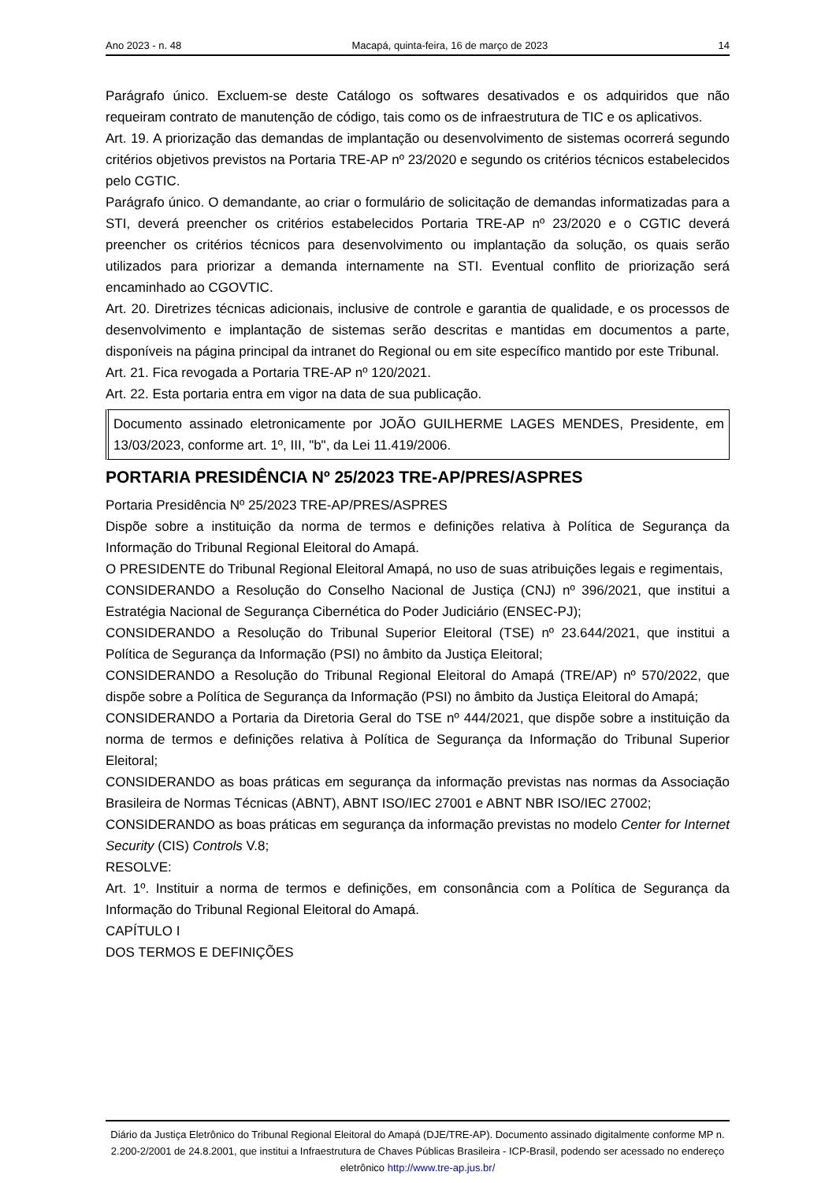Ano 2023 - n. 48 Macapá, quinta-feira, 16 de março de 2023 14
Parágrafo único. Excluem-se deste Catálogo os softwares desativados e os adquiridos que não requeiram contrato de manutenção de código, tais como os de infraestrutura de TIC e os aplicativos.
Art. 19. A priorização das demandas de implantação ou desenvolvimento de sistemas ocorrerá segundo critérios objetivos previstos na Portaria TRE-AP nº 23/2020 e segundo os critérios técnicos estabelecidos pelo CGTIC.
Parágrafo único. O demandante, ao criar o formulário de solicitação de demandas informatizadas para a STI, deverá preencher os critérios estabelecidos Portaria TRE-AP nº 23/2020 e o CGTIC deverá preencher os critérios técnicos para desenvolvimento ou implantação da solução, os quais serão utilizados para priorizar a demanda internamente na STI. Eventual conflito de priorização será encaminhado ao CGOVTIC.
Art. 20. Diretrizes técnicas adicionais, inclusive de controle e garantia de qualidade, e os processos de desenvolvimento e implantação de sistemas serão descritas e mantidas em documentos a parte, disponíveis na página principal da intranet do Regional ou em site específico mantido por este Tribunal.
Art. 21. Fica revogada a Portaria TRE-AP nº 120/2021.
Art. 22. Esta portaria entra em vigor na data de sua publicação.
Documento assinado eletronicamente por JOÃO GUILHERME LAGES MENDES, Presidente, em 13/03/2023, conforme art. 1º, III, "b", da Lei 11.419/2006.
PORTARIA PRESIDÊNCIA Nº 25/2023 TRE-AP/PRES/ASPRES
Portaria Presidência Nº 25/2023 TRE-AP/PRES/ASPRES
Dispõe sobre a instituição da norma de termos e definições relativa à Política de Segurança da Informação do Tribunal Regional Eleitoral do Amapá.
O PRESIDENTE do Tribunal Regional Eleitoral Amapá, no uso de suas atribuições legais e regimentais,
CONSIDERANDO a Resolução do Conselho Nacional de Justiça (CNJ) nº 396/2021, que institui a Estratégia Nacional de Segurança Cibernética do Poder Judiciário (ENSEC-PJ);
CONSIDERANDO a Resolução do Tribunal Superior Eleitoral (TSE) nº 23.644/2021, que institui a Política de Segurança da Informação (PSI) no âmbito da Justiça Eleitoral;
CONSIDERANDO a Resolução do Tribunal Regional Eleitoral do Amapá (TRE/AP) nº 570/2022, que dispõe sobre a Política de Segurança da Informação (PSI) no âmbito da Justiça Eleitoral do Amapá;
CONSIDERANDO a Portaria da Diretoria Geral do TSE nº 444/2021, que dispõe sobre a instituição da norma de termos e definições relativa à Política de Segurança da Informação do Tribunal Superior Eleitoral;
CONSIDERANDO as boas práticas em segurança da informação previstas nas normas da Associação Brasileira de Normas Técnicas (ABNT), ABNT ISO/IEC 27001 e ABNT NBR ISO/IEC 27002;
CONSIDERANDO as boas práticas em segurança da informação previstas no modelo Center for Internet Security (CIS) Controls V.8;
RESOLVE:
Art. 1º. Instituir a norma de termos e definições, em consonância com a Política de Segurança da Informação do Tribunal Regional Eleitoral do Amapá.
CAPÍTULO I
DOS TERMOS E DEFINIÇÕES
Diário da Justiça Eletrônico do Tribunal Regional Eleitoral do Amapá (DJE/TRE-AP). Documento assinado digitalmente conforme MP n. 2.200-2/2001 de 24.8.2001, que institui a Infraestrutura de Chaves Públicas Brasileira - ICP-Brasil, podendo ser acessado no endereço eletrônico http://www.tre-ap.jus.br/